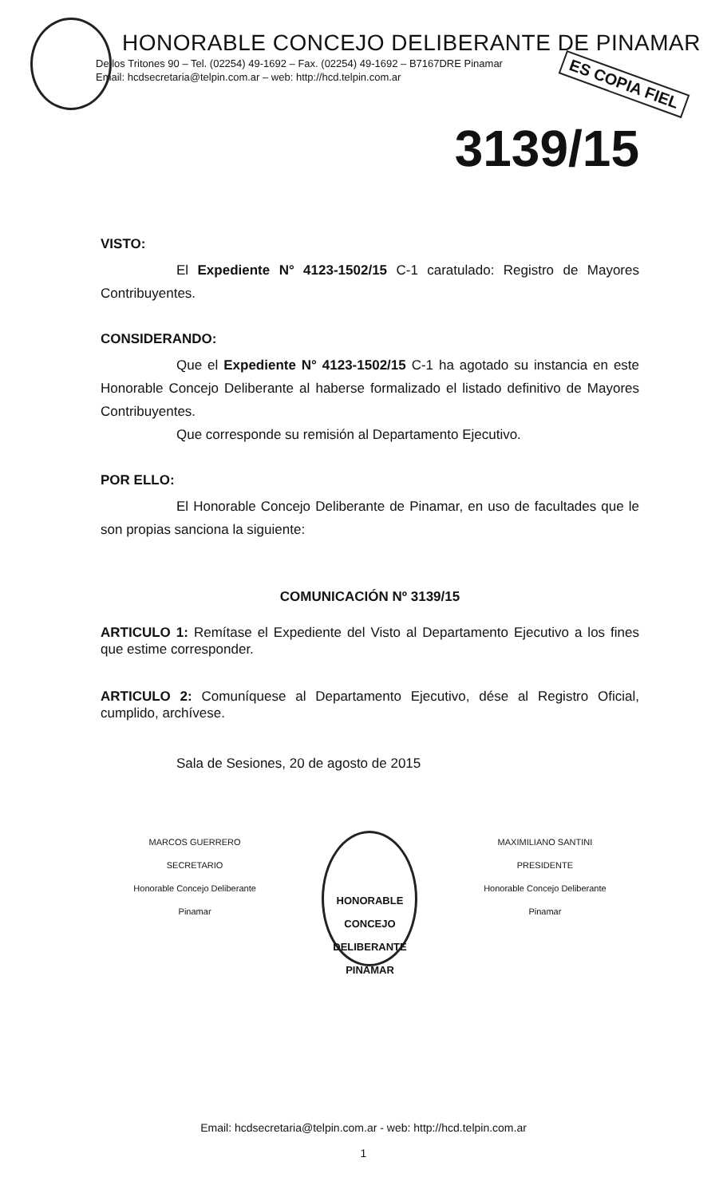HONORABLE CONCEJO DELIBERANTE DE PINAMAR
De los Tritones 90 – Tel. (02254) 49-1692 – Fax. (02254) 49-1692 – B7167DRE Pinamar
Email: hcdsecretaria@telpin.com.ar – web: http://hcd.telpin.com.ar
ES COPIA FIEL
3139/15
VISTO:
El Expediente N° 4123-1502/15 C-1 caratulado: Registro de Mayores Contribuyentes.
CONSIDERANDO:
Que el Expediente N° 4123-1502/15 C-1 ha agotado su instancia en este Honorable Concejo Deliberante al haberse formalizado el listado definitivo de Mayores Contribuyentes.
Que corresponde su remisión al Departamento Ejecutivo.
POR ELLO:
El Honorable Concejo Deliberante de Pinamar, en uso de facultades que le son propias sanciona la siguiente:
COMUNICACIÓN Nº 3139/15
ARTICULO 1: Remítase el Expediente del Visto al Departamento Ejecutivo a los fines que estime corresponder.
ARTICULO 2: Comuníquese al Departamento Ejecutivo, dése al Registro Oficial, cumplido, archívese.
Sala de Sesiones, 20 de agosto de 2015
MARCOS GUERRERO
SECRETARIO
Honorable Concejo Deliberante
Pinamar
HONORABLE CONCEJO DELIBERANTE PINAMAR
MAXIMILIANO SANTINI
PRESIDENTE
Honorable Concejo Deliberante
Pinamar
Email: hcdsecretaria@telpin.com.ar - web: http://hcd.telpin.com.ar
1